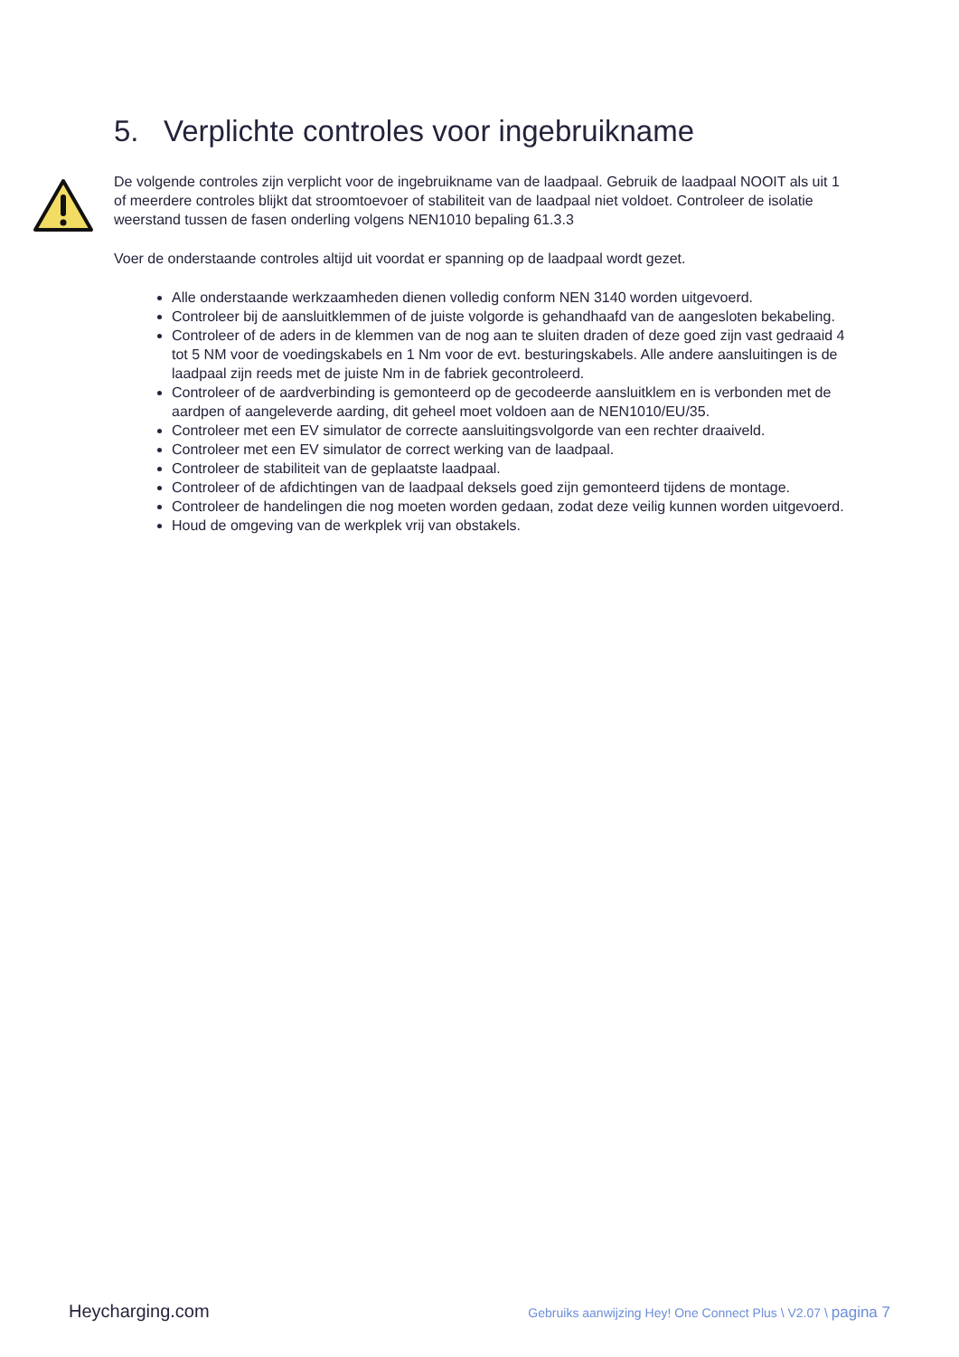5. Verplichte controles voor ingebruikname
De volgende controles zijn verplicht voor de ingebruikname van de laadpaal. Gebruik de laadpaal NOOIT als uit 1 of meerdere controles blijkt dat stroomtoevoer of stabiliteit van de laadpaal niet voldoet. Controleer de isolatie weerstand tussen de fasen onderling volgens NEN1010 bepaling 61.3.3
Voer de onderstaande controles altijd uit voordat er spanning op de laadpaal wordt gezet.
Alle onderstaande werkzaamheden dienen volledig conform NEN 3140 worden uitgevoerd.
Controleer bij de aansluitklemmen of de juiste volgorde is gehandhaafd van de aangesloten bekabeling.
Controleer of de aders in de klemmen van de nog aan te sluiten draden of deze goed zijn vast gedraaid 4 tot 5 NM voor de voedingskabels en 1 Nm voor de evt. besturingskabels. Alle andere aansluitingen is de laadpaal zijn reeds met de juiste Nm in de fabriek gecontroleerd.
Controleer of de aardverbinding is gemonteerd op de gecodeerde aansluitklem en is verbonden met de aardpen of aangeleverde aarding, dit geheel moet voldoen aan de NEN1010/EU/35.
Controleer met een EV simulator de correcte aansluitingsvolgorde van een rechter draaiveld.
Controleer met een EV simulator de correct werking van de laadpaal.
Controleer de stabiliteit van de geplaatste laadpaal.
Controleer of de afdichtingen van de laadpaal deksels goed zijn gemonteerd tijdens de montage.
Controleer de handelingen die nog moeten worden gedaan, zodat deze veilig kunnen worden uitgevoerd.
Houd de omgeving van de werkplek vrij van obstakels.
Heycharging.com Gebruiks aanwijzing Hey! One Connect Plus \ V2.07 \ pagina 7